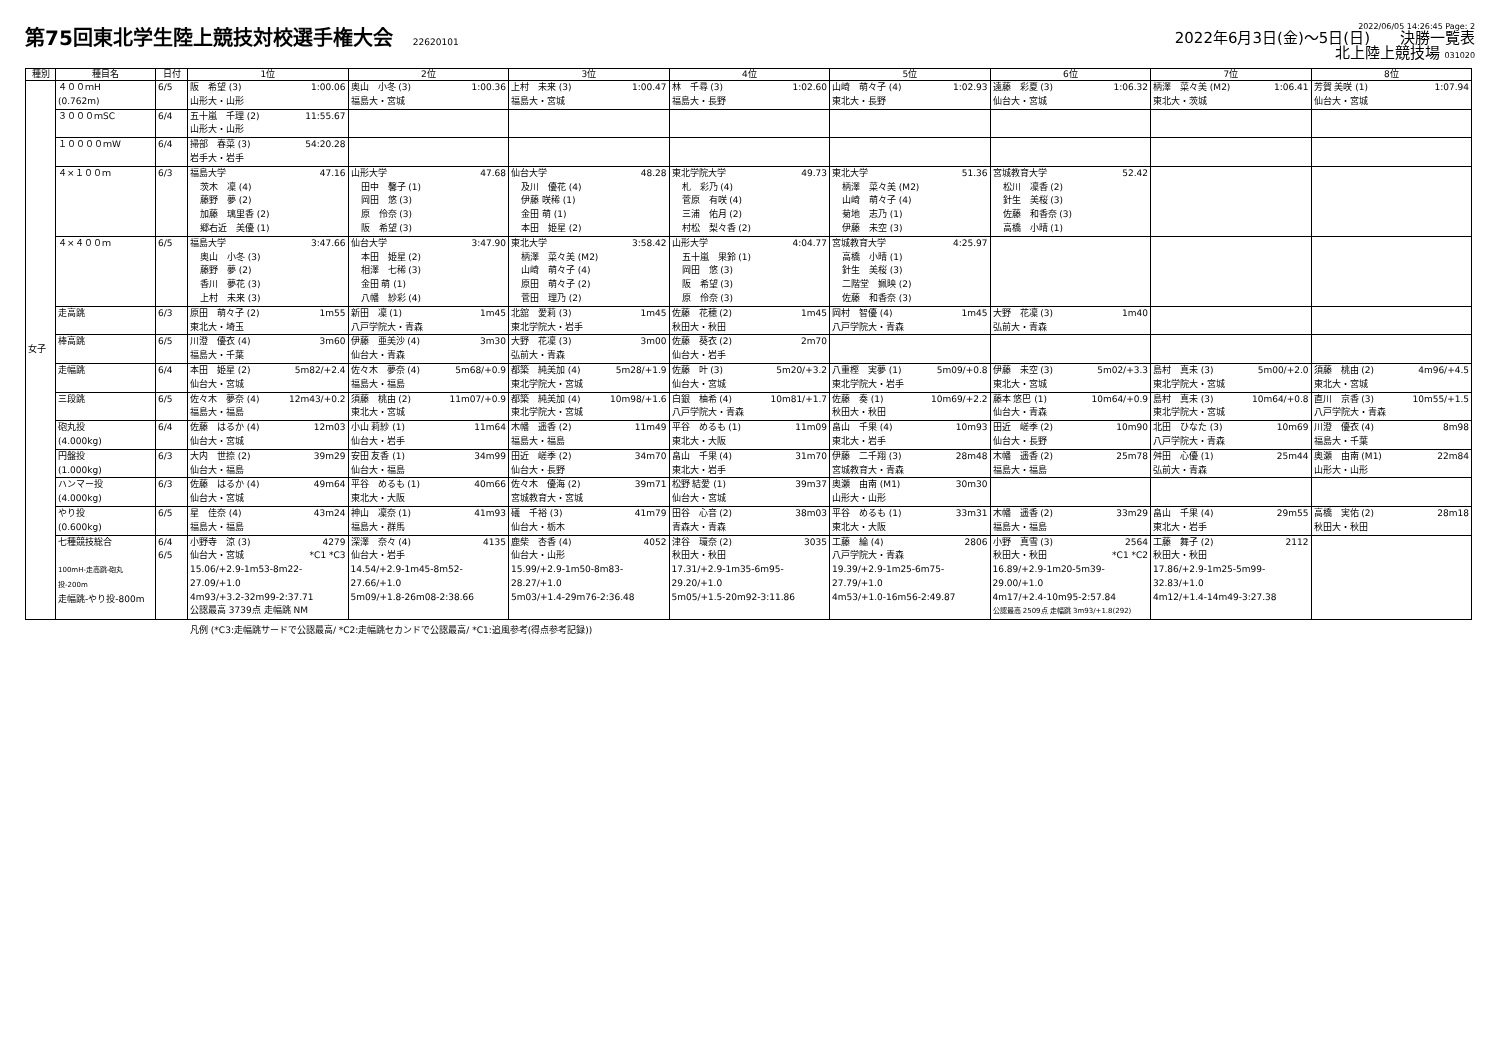第75回東北学生陸上競技対校選手権大会 22620101
2022/06/05 14:26:45 Page: 2
2022年6月3日(金)～5日(日)　　決勝一覧表
北上陸上競技場 031020
| 種別 | 種目名 | 日付 | 1位 | 2位 | 3位 | 4位 | 5位 | 6位 | 7位 | 8位 |
| --- | --- | --- | --- | --- | --- | --- | --- | --- | --- | --- |
| 女子 | ４００ｍH (0.762m) | 6/5 | 阪 希望 (3) 1:00.06 山形大・山形 | 奥山 小冬 (3) 1:00.36 福島大・宮城 | 上村 未来 (3) 1:00.47 福島大・宮城 | 林 千尋 (3) 1:02.60 福島大・長野 | 山崎 萌々子 (4) 1:02.93 東北大・長野 | 遠藤 彩夏 (3) 1:06.32 仙台大・宮城 | 柄澤 菜々美 (M2) 1:06.41 東北大・茨城 | 芳賀 美咲 (1) 1:07.94 仙台大・宮城 |
| | ３０００ｍSC | 6/4 | 五十嵐 千理 (2) 11:55.67 山形大・山形 | | | | | | | |
| | １００００ｍW | 6/4 | 掃部 春菜 (3) 54:20.28 岩手大・岩手 | | | | | | | |
| | ４×１００ｍ | 6/3 | 福島大学 47.16 茨木 凜 (4) 藤野 夢 (2) 加藤 璃里香 (2) 郷右近 美優 (1) | 山形大学 47.68 田中 馨子 (1) 岡田 悠 (3) 原 伶奈 (3) 阪 希望 (3) | 仙台大学 48.28 及川 優花 (4) 伊藤 咲稀 (1) 金田 萌 (1) 本田 姫星 (2) | 東北学院大学 49.73 札 彩乃 (4) 菅原 有咲 (4) 三浦 佑月 (2) 村松 梨々香 (2) | 東北大学 51.36 柄澤 菜々美 (M2) 山崎 萌々子 (4) 菊地 志乃 (1) 伊藤 未空 (3) | 宮城教育大学 52.42 松川 凜香 (2) 針生 美桜 (3) 佐藤 和香奈 (3) 高橋 小晴 (1) | | |
| | ４×４００ｍ | 6/5 | 福島大学 3:47.66 奥山 小冬 (3) 藤野 夢 (2) 香川 夢花 (3) 上村 未来 (3) | 仙台大学 3:47.90 本田 姫星 (2) 相澤 七稀 (3) 金田 萌 (1) 八幡 紗彩 (4) | 東北大学 3:58.42 柄澤 菜々美 (M2) 山崎 萌々子 (4) 原田 萌々子 (2) 菅田 理乃 (2) | 山形大学 4:04.77 五十嵐 果鈴 (1) 岡田 悠 (3) 阪 希望 (3) 原 伶奈 (3) | 宮城教育大学 4:25.97 高橋 小晴 (1) 針生 美桜 (3) 二階堂 姵映 (2) 佐藤 和香奈 (3) | | | |
| | 走高跳 | 6/3 | 原田 萌々子 (2) 1m55 東北大・埼玉 | 新田 凜 (1) 1m45 八戸学院大・青森 | 北舘 愛莉 (3) 1m45 東北学院大・岩手 | 佐藤 花穂 (2) 1m45 秋田大・秋田 | 岡村 智優 (4) 1m45 八戸学院大・青森 | 大野 花凜 (3) 1m40 弘前大・青森 | | |
| | 棒高跳 | 6/5 | 川澄 優衣 (4) 3m60 福島大・千葉 | 伊藤 亜美沙 (4) 3m30 仙台大・青森 | 大野 花凜 (3) 3m00 弘前大・青森 | 佐藤 葵衣 (2) 2m70 仙台大・岩手 | | | | |
| | 走幅跳 | 6/4 | 本田 姫星 (2) 5m82/+2.4 仙台大・宮城 | 佐々木 夢奈 (4) 5m68/+0.9 福島大・福島 | 都築 純美加 (4) 5m28/+1.9 東北学院大・宮城 | 佐藤 叶 (3) 5m20/+3.2 仙台大・宮城 | 八重樫 実夢 (1) 5m09/+0.8 東北学院大・岩手 | 伊藤 未空 (3) 5m02/+3.3 東北大・宮城 | 島村 真未 (3) 5m00/+2.0 東北学院大・宮城 | 須藤 桃由 (2) 4m96/+4.5 東北大・宮城 |
| | 三段跳 | 6/5 | 佐々木 夢奈 (4) 12m43/+0.2 福島大・福島 | 須藤 桃由 (2) 11m07/+0.9 東北大・宮城 | 都築 純美加 (4) 10m98/+1.6 東北学院大・宮城 | 白銀 柚希 (4) 10m81/+1.7 八戸学院大・青森 | 佐藤 奏 (1) 10m69/+2.2 秋田大・秋田 | 藤本 悠巴 (1) 10m64/+0.9 仙台大・青森 | 島村 真未 (3) 10m64/+0.8 東北学院大・宮城 | 直川 京香 (3) 10m55/+1.5 八戸学院大・青森 |
| | 砲丸投 (4.000kg) | 6/4 | 佐藤 はるか (4) 12m03 仙台大・宮城 | 小山 莉紗 (1) 11m64 仙台大・岩手 | 木幡 遥香 (2) 11m49 福島大・福島 | 平谷 めるも (1) 11m09 東北大・大阪 | 畠山 千果 (4) 10m93 東北大・岩手 | 田近 嵯季 (2) 10m90 仙台大・長野 | 北田 ひなた (3) 10m69 八戸学院大・青森 | 川澄 優衣 (4) 8m98 福島大・千葉 |
| | 円盤投 (1.000kg) | 6/3 | 大内 世捺 (2) 39m29 仙台大・福島 | 安田 友香 (1) 34m99 仙台大・福島 | 田近 嵯季 (2) 34m70 仙台大・長野 | 畠山 千果 (4) 31m70 東北大・岩手 | 伊藤 二千翔 (3) 28m48 宮城教育大・青森 | 木幡 遥香 (2) 25m78 福島大・福島 | 舛田 心優 (1) 25m44 弘前大・青森 | 奥瀬 由南 (M1) 22m84 山形大・山形 |
| | ハンマー投 (4.000kg) | 6/3 | 佐藤 はるか (4) 49m64 仙台大・宮城 | 平谷 めるも (1) 40m66 東北大・大阪 | 佐々木 優海 (2) 39m71 宮城教育大・宮城 | 松野 結愛 (1) 39m37 仙台大・宮城 | 奥瀬 由南 (M1) 30m30 山形大・山形 | | | |
| | やり投 (0.600kg) | 6/5 | 星 佳奈 (4) 43m24 福島大・福島 | 神山 凜奈 (1) 41m93 福島大・群馬 | 礒 千裕 (3) 41m79 仙台大・栃木 | 田谷 心音 (2) 38m03 青森大・青森 | 平谷 めるも (1) 33m31 東北大・大阪 | 木幡 遥香 (2) 33m29 福島大・福島 | 畠山 千果 (4) 29m55 東北大・岩手 | 高橋 実佑 (2) 28m18 秋田大・秋田 |
| | 七種競技総合 100mH-走高跳-砲丸投-200m 走幅跳-やり投-800m | 6/4 6/5 | 小野寺 涼 (3) 4279 仙台大・宮城 *C1 *C3 15.06/+2.9-1m53-8m22-27.09/+1.0 4m93/+3.2-32m99-2:37.71 公認最高 3739点 走幅跳 NM | 深澤 奈々 (4) 4135 仙台大・岩手 14.54/+2.9-1m45-8m52-27.66/+1.0 5m09/+1.8-26m08-2:38.66 | 鹿柴 杏香 (4) 4052 仙台大・山形 15.99/+2.9-1m50-8m83-28.27/+1.0 5m03/+1.4-29m76-2:36.48 | 津谷 環奈 (2) 3035 秋田大・秋田 17.31/+2.9-1m35-6m95-29.20/+1.0 5m05/+1.5-20m92-3:11.86 | 工藤 綸 (4) 2806 八戸学院大・青森 19.39/+2.9-1m25-6m75-27.79/+1.0 4m53/+1.0-16m56-2:49.87 | 小野 真雪 (3) 2564 秋田大・秋田 *C1 *C2 16.89/+2.9-1m20-5m39-29.00/+1.0 4m17/+2.4-10m95-2:57.84 公認最高 2509点 走幅跳 3m93/+1.8(292) | 工藤 舞子 (2) 2112 秋田大・秋田 17.86/+2.9-1m25-5m99-32.83/+1.0 4m12/+1.4-14m49-3:27.38 | |
凡例 (*C3:走幅跳サードで公認最高/ *C2:走幅跳セカンドで公認最高/ *C1:追風参考(得点参考記録))